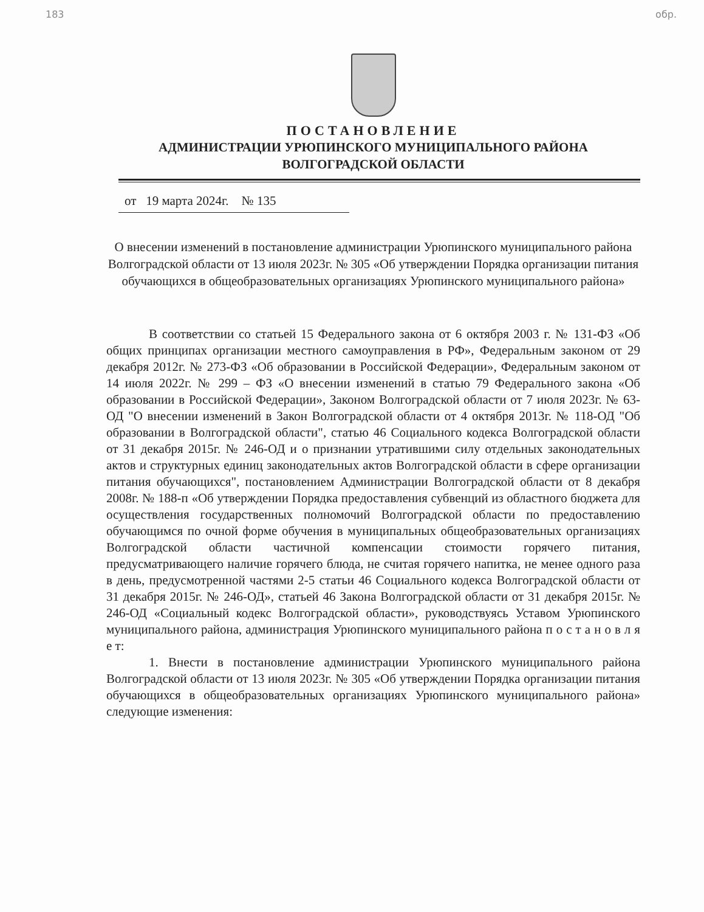183 обр.
ПОСТАНОВЛЕНИЕ
АДМИНИСТРАЦИИ УРЮПИНСКОГО МУНИЦИПАЛЬНОГО РАЙОНА
ВОЛГОГРАДСКОЙ ОБЛАСТИ
от 19 марта 2024г. № 135
О внесении изменений в постановление администрации Урюпинского муниципального района Волгоградской области от 13 июля 2023г. № 305 «Об утверждении Порядка организации питания обучающихся в общеобразовательных организациях Урюпинского муниципального района»
В соответствии со статьей 15 Федерального закона от 6 октября 2003 г. № 131-ФЗ «Об общих принципах организации местного самоуправления в РФ», Федеральным законом от 29 декабря 2012г. № 273-ФЗ «Об образовании в Российской Федерации», Федеральным законом от 14 июля 2022г. № 299 – ФЗ «О внесении изменений в статью 79 Федерального закона «Об образовании в Российской Федерации», Законом Волгоградской области от 7 июля 2023г. № 63-ОД "О внесении изменений в Закон Волгоградской области от 4 октября 2013г. № 118-ОД "Об образовании в Волгоградской области", статью 46 Социального кодекса Волгоградской области от 31 декабря 2015г. № 246-ОД и о признании утратившими силу отдельных законодательных актов и структурных единиц законодательных актов Волгоградской области в сфере организации питания обучающихся", постановлением Администрации Волгоградской области от 8 декабря 2008г. № 188-п «Об утверждении Порядка предоставления субвенций из областного бюджета для осуществления государственных полномочий Волгоградской области по предоставлению обучающимся по очной форме обучения в муниципальных общеобразовательных организациях Волгоградской области частичной компенсации стоимости горячего питания, предусматривающего наличие горячего блюда, не считая горячего напитка, не менее одного раза в день, предусмотренной частями 2-5 статьи 46 Социального кодекса Волгоградской области от 31 декабря 2015г. № 246-ОД», статьей 46 Закона Волгоградской области от 31 декабря 2015г. № 246-ОД «Социальный кодекс Волгоградской области», руководствуясь Уставом Урюпинского муниципального района, администрация Урюпинского муниципального района п о с т а н о в л я е т:
1. Внести в постановление администрации Урюпинского муниципального района Волгоградской области от 13 июля 2023г. № 305 «Об утверждении Порядка организации питания обучающихся в общеобразовательных организациях Урюпинского муниципального района» следующие изменения: